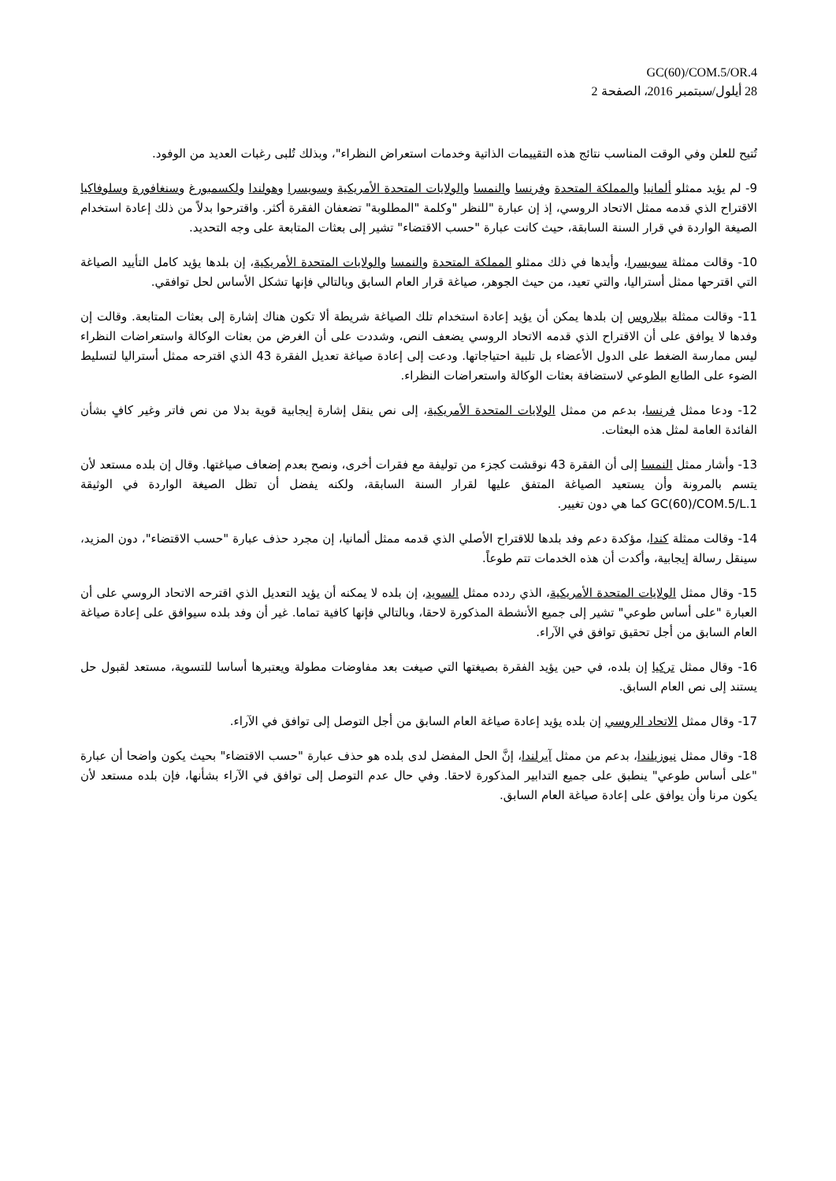GC(60)/COM.5/OR.4
28 أيلول/سبتمبر 2016، الصفحة 2
تُتيح للعلن وفي الوقت المناسب نتائج هذه التقييمات الذاتية وخدمات استعراض النظراء"، وبذلك تُلبى رغبات العديد من الوفود.
9- لم يؤيد ممثلو ألمانيا والمملكة المتحدة وفرنسا والنمسا والولايات المتحدة الأمريكية وسويسرا وهولندا ولكسمبورغ وسنغافورة وسلوفاكيا الاقتراح الذي قدمه ممثل الاتحاد الروسي، إذ إن عبارة "للنظر "وكلمة "المطلوبة" تضعفان الفقرة أكثر. واقترحوا بدلاً من ذلك إعادة استخدام الصيغة الواردة في قرار السنة السابقة، حيث كانت عبارة "حسب الاقتضاء" تشير إلى بعثات المتابعة على وجه التحديد.
10- وقالت ممثلة سويسرا، وأيدها في ذلك ممثلو المملكة المتحدة والنمسا والولايات المتحدة الأمريكية، إن بلدها يؤيد كامل التأييد الصياغة التي اقترحها ممثل أستراليا، والتي تعيد، من حيث الجوهر، صياغة قرار العام السابق وبالتالي فإنها تشكل الأساس لحل توافقي.
11- وقالت ممثلة بيلاروس إن بلدها يمكن أن يؤيد إعادة استخدام تلك الصياغة شريطة ألا تكون هناك إشارة إلى بعثات المتابعة. وقالت إن وفدها لا يوافق على أن الاقتراح الذي قدمه الاتحاد الروسي يضعف النص، وشددت على أن الغرض من بعثات الوكالة واستعراضات النظراء ليس ممارسة الضغط على الدول الأعضاء بل تلبية احتياجاتها. ودعت إلى إعادة صياغة تعديل الفقرة 43 الذي اقترحه ممثل أستراليا لتسليط الضوء على الطابع الطوعي لاستضافة بعثات الوكالة واستعراضات النظراء.
12- ودعا ممثل فرنسا، بدعم من ممثل الولايات المتحدة الأمريكية، إلى نص ينقل إشارة إيجابية قوية بدلا من نص فاتر وغير كافٍ بشأن الفائدة العامة لمثل هذه البعثات.
13- وأشار ممثل النمسا إلى أن الفقرة 43 نوقشت كجزء من توليفة مع فقرات أخرى، ونصح بعدم إضعاف صياغتها. وقال إن بلده مستعد لأن يتسم بالمرونة وأن يستعيد الصياغة المتفق عليها لقرار السنة السابقة، ولكنه يفضل أن تظل الصيغة الواردة في الوثيقة GC(60)/COM.5/L.1 كما هي دون تغيير.
14- وقالت ممثلة كندا، مؤكدة دعم وفد بلدها للاقتراح الأصلي الذي قدمه ممثل ألمانيا، إن مجرد حذف عبارة "حسب الاقتضاء"، دون المزيد، سينقل رسالة إيجابية، وأكدت أن هذه الخدمات تتم طوعاً.
15- وقال ممثل الولايات المتحدة الأمريكية، الذي ردده ممثل السويد، إن بلده لا يمكنه أن يؤيد التعديل الذي اقترحه الاتحاد الروسي على أن العبارة "على أساس طوعي" تشير إلى جميع الأنشطة المذكورة لاحقا، وبالتالي فإنها كافية تماما. غير أن وفد بلده سيوافق على إعادة صياغة العام السابق من أجل تحقيق توافق في الآراء.
16- وقال ممثل تركيا إن بلده، في حين يؤيد الفقرة بصيغتها التي صيغت بعد مفاوضات مطولة ويعتبرها أساسا للتسوية، مستعد لقبول حل يستند إلى نص العام السابق.
17- وقال ممثل الاتحاد الروسي إن بلده يؤيد إعادة صياغة العام السابق من أجل التوصل إلى توافق في الآراء.
18- وقال ممثل نيوزيلندا، بدعم من ممثل آيرلندا، إنَّ الحل المفضل لدى بلده هو حذف عبارة "حسب الاقتضاء" بحيث يكون واضحا أن عبارة "على أساس طوعي" ينطبق على جميع التدابير المذكورة لاحقا. وفي حال عدم التوصل إلى توافق في الآراء بشأنها، فإن بلده مستعد لأن يكون مرنا وأن يوافق على إعادة صياغة العام السابق.